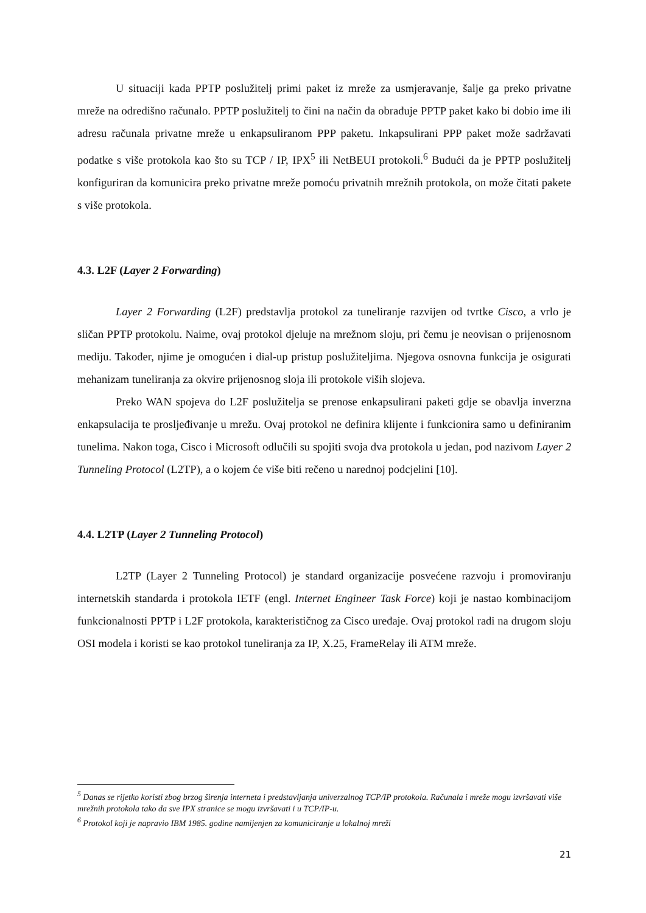U situaciji kada PPTP poslužitelj primi paket iz mreže za usmjeravanje, šalje ga preko privatne mreže na odredišno računalo. PPTP poslužitelj to čini na način da obrađuje PPTP paket kako bi dobio ime ili adresu računala privatne mreže u enkapsuliranom PPP paketu. Inkapsulirani PPP paket može sadržavati podatke s više protokola kao što su TCP / IP, IPX<sup>5</sup> ili NetBEUI protokoli.<sup>6</sup> Budući da je PPTP poslužitelj konfiguriran da komunicira preko privatne mreže pomoću privatnih mrežnih protokola, on može čitati pakete s više protokola.
4.3. L2F (Layer 2 Forwarding)
Layer 2 Forwarding (L2F) predstavlja protokol za tuneliranje razvijen od tvrtke Cisco, a vrlo je sličan PPTP protokolu. Naime, ovaj protokol djeluje na mrežnom sloju, pri čemu je neovisan o prijenosnom mediju. Također, njime je omogućen i dial-up pristup poslužiteljima. Njegova osnovna funkcija je osigurati mehanizam tuneliranja za okvire prijenosnog sloja ili protokole viših slojeva.
Preko WAN spojeva do L2F poslužitelja se prenose enkapsulirani paketi gdje se obavlja inverzna enkapsulacija te prosljeđivanje u mrežu. Ovaj protokol ne definira klijente i funkcionira samo u definiranim tunelima. Nakon toga, Cisco i Microsoft odlučili su spojiti svoja dva protokola u jedan, pod nazivom Layer 2 Tunneling Protocol (L2TP), a o kojem će više biti rečeno u narednoj podcjelini [10].
4.4. L2TP (Layer 2 Tunneling Protocol)
L2TP (Layer 2 Tunneling Protocol) je standard organizacije posvećene razvoju i promoviranju internetskih standarda i protokola IETF (engl. Internet Engineer Task Force) koji je nastao kombinacijom funkcionalnosti PPTP i L2F protokola, karakterističnog za Cisco uređaje. Ovaj protokol radi na drugom sloju OSI modela i koristi se kao protokol tuneliranja za IP, X.25, FrameRelay ili ATM mreže.
<sup>5</sup> Danas se rijetko koristi zbog brzog širenja interneta i predstavljanja univerzalnog TCP/IP protokola. Računala i mreže mogu izvršavati više mrežnih protokola tako da sve IPX stranice se mogu izvršavati i u TCP/IP-u.
<sup>6</sup> Protokol koji je napravio IBM 1985. godine namijenjen za komuniciranje u lokalnoj mreži
21